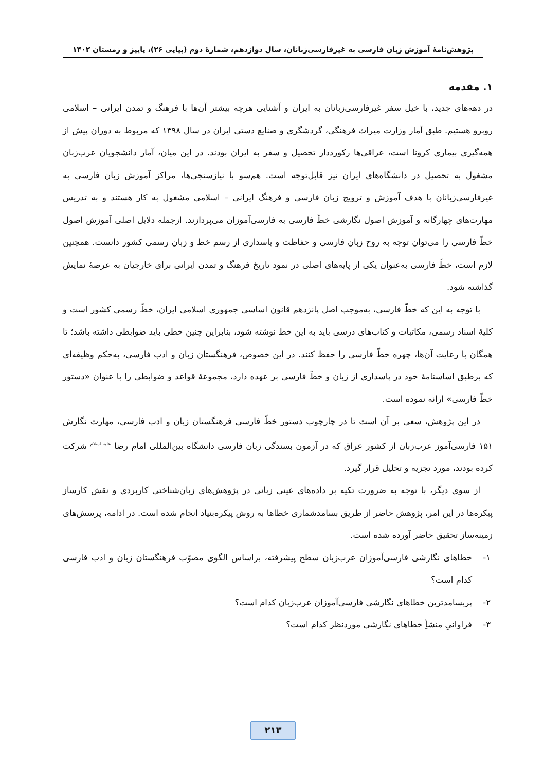پژوهش‌نامهٔ آموزش زبان فارسی به غیرفارسی‌زبانان، سال دوازدهم، شمارهٔ دوم (پیاپی ۲۶)، پاییز و زمستان ۱۴۰۲
۱. مقدمه
در دهه‌های جدید، با خیل سفر غیرفارسی‌زبانان به ایران و آشنایی هرچه بیشتر آن‌ها با فرهنگ و تمدن ایرانی – اسلامی روبرو هستیم. طبق آمار وزارت میراث فرهنگی، گردشگری و صنایع دستی ایران در سال ۱۳۹۸ که مربوط به دوران پیش از همه‌گیری بیماری کرونا است، عراقی‌ها رکورددار تحصیل و سفر به ایران بودند. در این میان، آمار دانشجویان عرب‌زبان مشغول به تحصیل در دانشگاه‌های ایران نیز قابل‌توجه است. هم‌سو با نیازسنجی‌ها، مراکز آموزش زبان فارسی به غیرفارسی‌زبانان با هدف آموزش و ترویج زبان فارسی و فرهنگ ایرانی – اسلامی مشغول به کار هستند و به تدریس مهارت‌های چهارگانه و آموزش اصول نگارشی خطّ فارسی به فارسی‌آموزان می‌پردازند. ازجمله دلایل اصلی آموزش اصول خطّ فارسی را می‌توان توجه به روح زبان فارسی و حفاظت و پاسداری از رسم خط و زبان رسمی کشور دانست. همچنین لازم است، خطّ فارسی به‌عنوان یکی از پایه‌های اصلی در نمود تاریخ فرهنگ و تمدن ایرانی برای خارجیان به عرصهٔ نمایش گذاشته شود.
با توجه به این که خطّ فارسی، به‌موجب اصل پانزدهم قانون اساسی جمهوری اسلامی ایران، خطّ رسمی کشور است و کلیهٔ اسناد رسمی، مکاتبات و کتاب‌های درسی باید به این خط نوشته شود، بنابراین چنین خطی باید ضوابطی داشته باشد؛ تا همگان با رعایت آن‌ها، چهره خطّ فارسی را حفظ کنند. در این خصوص، فرهنگستان زبان و ادب فارسی، به‌حکم وظیفه‌ای که برطبق اساسنامهٔ خود در پاسداری از زبان و خطّ فارسی بر عهده دارد، مجموعهٔ قواعد و ضوابطی را با عنوان «دستور خطّ فارسی» ارائه نموده است.
در این پژوهش، سعی بر آن است تا در چارچوب دستور خطّ فارسی فرهنگستان زبان و ادب فارسی، مهارت نگارش ۱۵۱ فارسی‌آموز عرب‌زبان از کشور عراق که در آزمون بسندگی زبان فارسی دانشگاه بین‌المللی امام رضا <sup>علیه‌السلام</sup> شرکت کرده بودند، مورد تجزیه و تحلیل قرار گیرد.
از سوی دیگر، با توجه به ضرورت تکیه بر داده‌های عینی زبانی در پژوهش‌های زبان‌شناختی کاربردی و نقش کارساز پیکره‌ها در این امر، پژوهش حاضر از طریق بسامدشماری خطاها به روش پیکره‌بنیاد انجام شده است. در ادامه، پرسش‌های زمینه‌ساز تحقیق حاضر آورده شده است.
۱- خطاهای نگارشی فارسی‌آموزان عرب‌زبان سطح پیشرفته، براساس الگوی مصوّب فرهنگستان زبان و ادب فارسی کدام است؟
۲- پربسامدترین خطاهای نگارشی فارسی‌آموزان عرب‌زبان کدام است؟
۳- فراوانیِ منشأِ خطاهای نگارشی موردنظر کدام است؟
۲۱۳